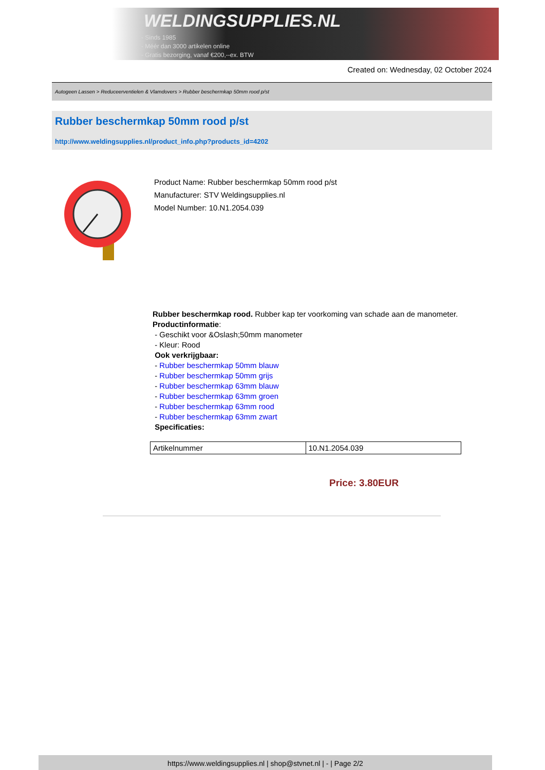WELDINGSUPPLIES.NL
- Sinds 1985
- Méér dan 3000 artikelen online
- Gratis bezorging, vanaf €200,--ex. BTW
Created on: Wednesday, 02 October 2024
Autogeen Lassen > Reduceerventielen & Vlamdovers > Rubber beschermkap 50mm rood p/st
Rubber beschermkap 50mm rood p/st
http://www.weldingsupplies.nl/product_info.php?products_id=4202
Product Name: Rubber beschermkap 50mm rood p/st
Manufacturer: STV Weldingsupplies.nl
Model Number: 10.N1.2054.039
Rubber beschermkap rood. Rubber kap ter voorkoming van schade aan de manometer.
Productinformatie:
- Geschikt voor &Oslash;50mm manometer
- Kleur: Rood
Ook verkrijgbaar:
- Rubber beschermkap 50mm blauw
- Rubber beschermkap 50mm grijs
- Rubber beschermkap 63mm blauw
- Rubber beschermkap 63mm groen
- Rubber beschermkap 63mm rood
- Rubber beschermkap 63mm zwart
Specificaties:
| Artikelnummer | 10.N1.2054.039 |
Price: 3.80EUR
https://www.weldingsupplies.nl | shop@stvnet.nl | - | Page 2/2